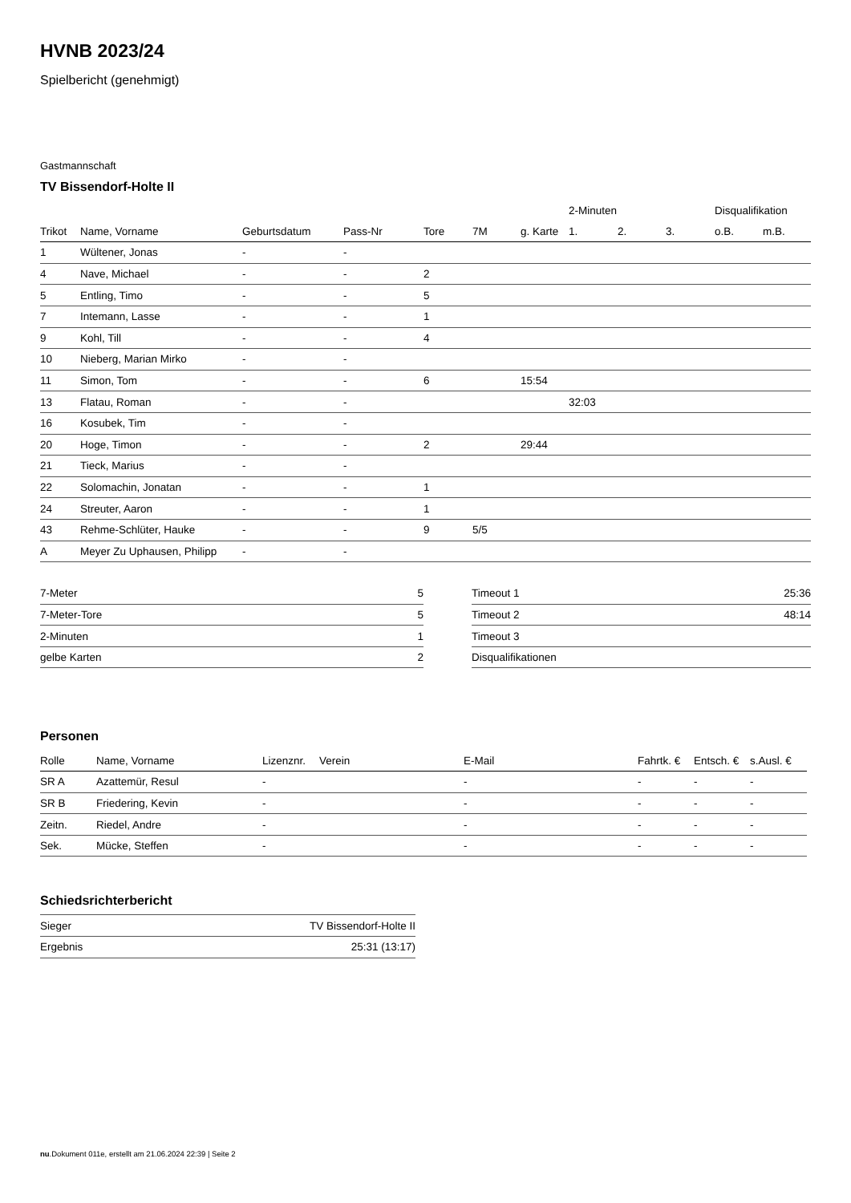HVNB 2023/24
Spielbericht (genehmigt)
Gastmannschaft
TV Bissendorf-Holte II
| | | | | | | | 2-Minuten | | | Disqualifikation | |
| --- | --- | --- | --- | --- | --- | --- | --- | --- | --- | --- | --- |
| Trikot | Name, Vorname | Geburtsdatum | Pass-Nr | Tore | 7M | g. Karte | 1. | 2. | 3. | o.B. | m.B. |
| 1 | Wültener, Jonas | - | - | | | | | | | | |
| 4 | Nave, Michael | - | - | 2 | | | | | | | |
| 5 | Entling, Timo | - | - | 5 | | | | | | | |
| 7 | Intemann, Lasse | - | - | 1 | | | | | | | |
| 9 | Kohl, Till | - | - | 4 | | | | | | | |
| 10 | Nieberg, Marian Mirko | - | - | | | | | | | | |
| 11 | Simon, Tom | - | - | 6 | | 15:54 | | | | | |
| 13 | Flatau, Roman | - | - | | | | 32:03 | | | | |
| 16 | Kosubek, Tim | - | - | | | | | | | | |
| 20 | Hoge, Timon | - | - | 2 | | 29:44 | | | | | |
| 21 | Tieck, Marius | - | - | | | | | | | | |
| 22 | Solomachin, Jonatan | - | - | 1 | | | | | | | |
| 24 | Streuter, Aaron | - | - | 1 | | | | | | | |
| 43 | Rehme-Schlüter, Hauke | - | - | 9 | 5/5 | | | | | | |
| A | Meyer Zu Uphausen, Philipp | - | - | | | | | | | | |
| 7-Meter | 5 |
| 7-Meter-Tore | 5 |
| 2-Minuten | 1 |
| gelbe Karten | 2 |
| Timeout 1 | 25:36 |
| Timeout 2 | 48:14 |
| Timeout 3 | |
| Disqualifikationen | |
Personen
| Rolle | Name, Vorname | Lizenznr. | Verein | E-Mail | Fahrtk. € | Entsch. € | s.Ausl. € |
| --- | --- | --- | --- | --- | --- | --- | --- |
| SR A | Azattemür, Resul | - | | - | - | - | - |
| SR B | Friedering, Kevin | - | | - | - | - | - |
| Zeitn. | Riedel, Andre | - | | - | - | - | - |
| Sek. | Mücke, Steffen | - | | - | - | - | - |
Schiedsrichterbericht
| Sieger | TV Bissendorf-Holte II |
| Ergebnis | 25:31 (13:17) |
nu.Dokument 011e, erstellt am 21.06.2024 22:39 | Seite 2